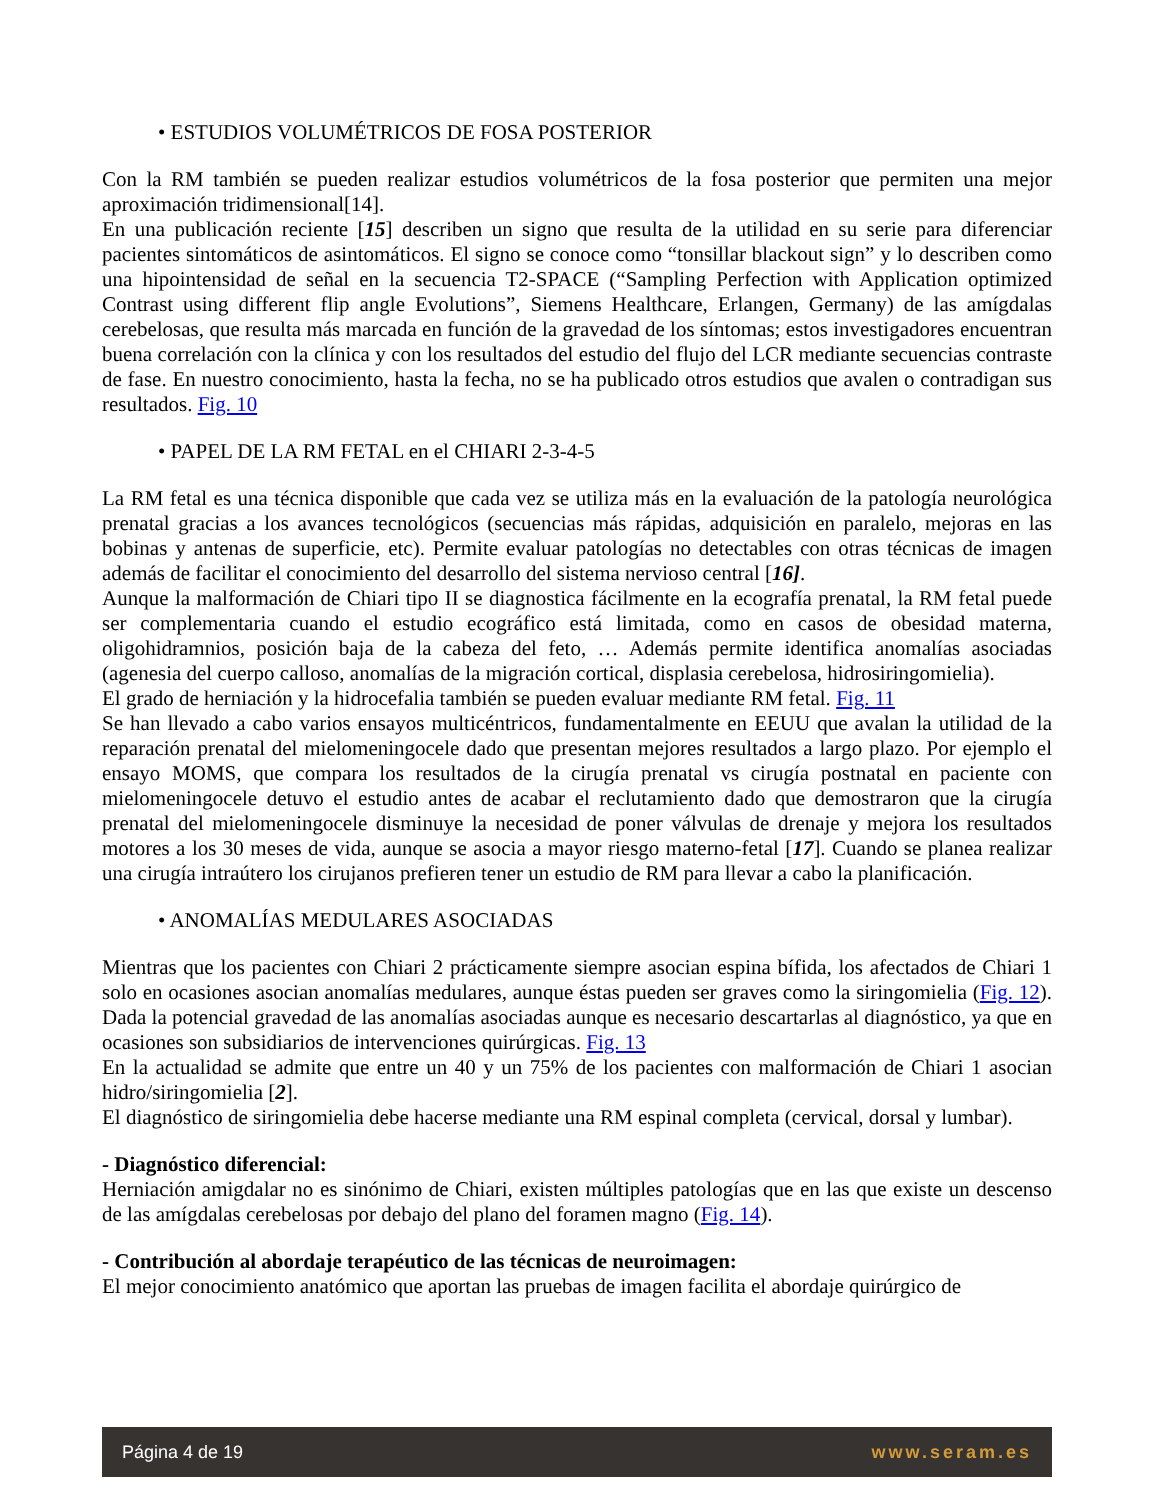• ESTUDIOS VOLUMÉTRICOS DE FOSA POSTERIOR
Con la RM también se pueden realizar estudios volumétricos de la fosa posterior que permiten una mejor aproximación tridimensional[14].
En una publicación reciente [15] describen un signo que resulta de la utilidad en su serie para diferenciar pacientes sintomáticos de asintomáticos. El signo se conoce como “tonsillar blackout sign” y lo describen como una hipointensidad de señal en la secuencia T2-SPACE (“Sampling Perfection with Application optimized Contrast using different flip angle Evolutions”, Siemens Healthcare, Erlangen, Germany) de las amígdalas cerebelosas, que resulta más marcada en función de la gravedad de los síntomas; estos investigadores encuentran buena correlación con la clínica y con los resultados del estudio del flujo del LCR mediante secuencias contraste de fase. En nuestro conocimiento, hasta la fecha, no se ha publicado otros estudios que avalen o contradigan sus resultados. Fig. 10
• PAPEL DE LA RM FETAL en el CHIARI 2-3-4-5
La RM fetal es una técnica disponible que cada vez se utiliza más en la evaluación de la patología neurológica prenatal gracias a los avances tecnológicos (secuencias más rápidas, adquisición en paralelo, mejoras en las bobinas y antenas de superficie, etc). Permite evaluar patologías no detectables con otras técnicas de imagen además de facilitar el conocimiento del desarrollo del sistema nervioso central [16].
Aunque la malformación de Chiari tipo II se diagnostica fácilmente en la ecografía prenatal, la RM fetal puede ser complementaria cuando el estudio ecográfico está limitada, como en casos de obesidad materna, oligohidramnios, posición baja de la cabeza del feto, … Además permite identifica anomalías asociadas (agenesia del cuerpo calloso, anomalías de la migración cortical, displasia cerebelosa, hidrosiringomielia).
El grado de herniación y la hidrocefalia también se pueden evaluar mediante RM fetal. Fig. 11
Se han llevado a cabo varios ensayos multicéntricos, fundamentalmente en EEUU que avalan la utilidad de la reparación prenatal del mielomeningocele dado que presentan mejores resultados a largo plazo. Por ejemplo el ensayo MOMS, que compara los resultados de la cirugía prenatal vs cirugía postnatal en paciente con mielomeningocele detuvo el estudio antes de acabar el reclutamiento dado que demostraron que la cirugía prenatal del mielomeningocele disminuye la necesidad de poner válvulas de drenaje y mejora los resultados motores a los 30 meses de vida, aunque se asocia a mayor riesgo materno-fetal [17]. Cuando se planea realizar una cirugía intraútero los cirujanos prefieren tener un estudio de RM para llevar a cabo la planificación.
• ANOMALÍAS MEDULARES ASOCIADAS
Mientras que los pacientes con Chiari 2 prácticamente siempre asocian espina bífida, los afectados de Chiari 1 solo en ocasiones asocian anomalías medulares, aunque éstas pueden ser graves como la siringomielia (Fig. 12). Dada la potencial gravedad de las anomalías asociadas aunque es necesario descartarlas al diagnóstico, ya que en ocasiones son subsidiarios de intervenciones quirúrgicas. Fig. 13
En la actualidad se admite que entre un 40 y un 75% de los pacientes con malformación de Chiari 1 asocian hidro/siringomielia [2].
El diagnóstico de siringomielia debe hacerse mediante una RM espinal completa (cervical, dorsal y lumbar).
- Diagnóstico diferencial:
Herniación amigdalar no es sinónimo de Chiari, existen múltiples patologías que en las que existe un descenso de las amígdalas cerebelosas por debajo del plano del foramen magno (Fig. 14).
- Contribución al abordaje terapéutico de las técnicas de neuroimagen:
El mejor conocimiento anatómico que aportan las pruebas de imagen facilita el abordaje quirúrgico de
Página 4 de 19 www.seram.es